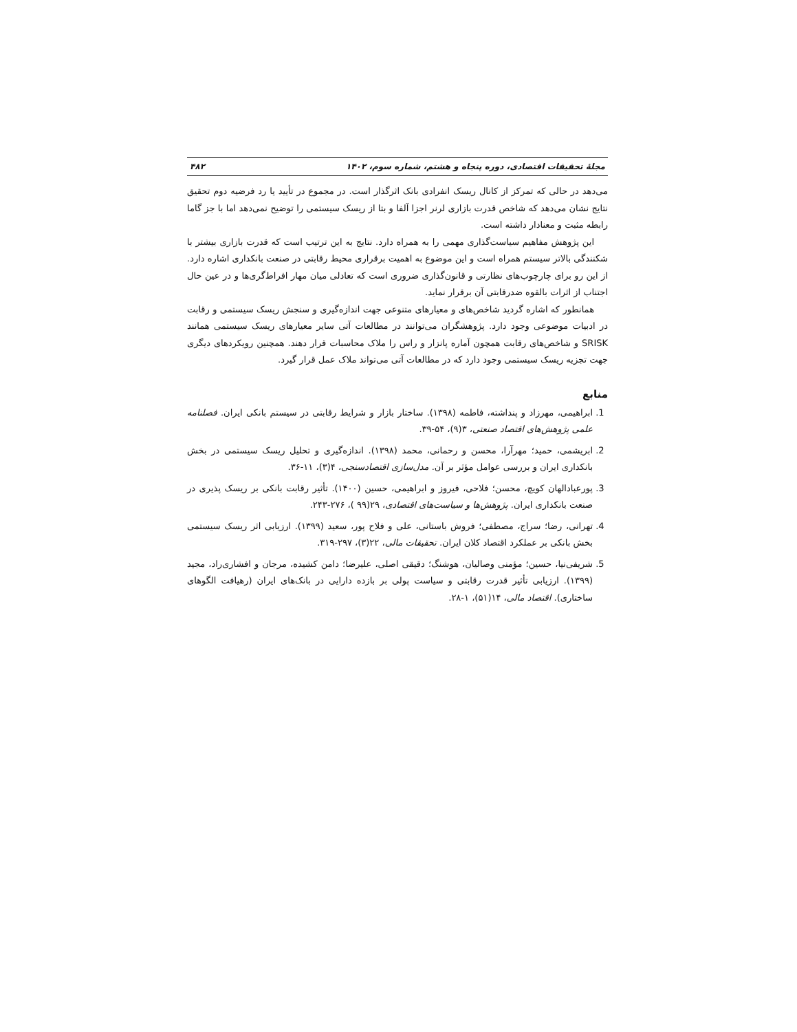مجلهٔ تحقیقات اقتصادی، دوره پنجاه و هشتم، شماره سوم، ۱۴۰۲ ۴۸۲
می‌دهد در حالی که تمرکز از کانال ریسک انفرادی بانک اثرگذار است. در مجموع در تأیید یا رد فرضیه دوم تحقیق نتایج نشان می‌دهد که شاخص قدرت بازاری لرنر اجزا آلفا و بتا از ریسک سیستمی را توضیح نمی‌دهد اما با جز گاما رابطه مثبت و معنادار داشته است.
این پژوهش مفاهیم سیاست‌گذاری مهمی را به همراه دارد. نتایج به این ترتیب است که قدرت بازاری بیشتر با شکنندگی بالاتر سیستم همراه است و این موضوع به اهمیت برقراری محیط رقابتی در صنعت بانکداری اشاره دارد. از این رو برای چارچوب‌های نظارتی و قانون‌گذاری ضروری است که تعادلی میان مهار افراط‌گری‌ها و در عین حال اجتناب از اثرات بالقوه ضدرقابتی آن برقرار نماید.
همانطور که اشاره گردید شاخص‌های و معیارهای متنوعی جهت اندازه‌گیری و سنجش ریسک سیستمی و رقابت در ادبیات موضوعی وجود دارد. پژوهشگران می‌توانند در مطالعات آتی سایر معیارهای ریسک سیستمی همانند SRISK و شاخص‌های رقابت همچون آماره پانزار و راس را ملاک محاسبات قرار دهند. همچنین رویکردهای دیگری جهت تجزیه ریسک سیستمی وجود دارد که در مطالعات آتی می‌تواند ملاک عمل قرار گیرد.
منابع
1. ابراهیمی، مهرزاد و پنداشته، فاطمه (۱۳۹۸). ساختار بازار و شرایط رقابتی در سیستم بانکی ایران. فصلنامه علمی پژوهش‌های اقتصاد صنعتی، ۳(۹)، ۵۴-۳۹.
2. ابریشمی، حمید؛ مهرآرا، محسن و رحمانی، محمد (۱۳۹۸). اندازه‌گیری و تحلیل ریسک سیستمی در بخش بانکداری ایران و بررسی عوامل مؤثر بر آن. مدل‌سازی اقتصادسنجی، ۴(۳)، ۱۱-۳۶.
3. پورعبادالهان کویچ، محسن؛ فلاحی، فیروز و ابراهیمی، حسین (۱۴۰۰). تأثیر رقابت بانکی بر ریسک پذیری در صنعت بانکداری ایران. پژوهش‌ها و سیاست‌های اقتصادی، ۲۹(۹۹ )، ۲۷۶-۲۴۳.
4. تهرانی، رضا؛ سراج، مصطفی؛ فروش باستانی، علی و فلاح پور، سعید (۱۳۹۹). ارزیابی اثر ریسک سیستمی بخش بانکی بر عملکرد اقتصاد کلان ایران. تحقیقات مالی، ۲۲(۳)، ۲۹۷-۳۱۹.
5. شریفی‌نیا، حسین؛ مؤمنی وصالیان، هوشنگ؛ دقیقی اصلی، علیرضا؛ دامن کشیده، مرجان و افشاری‌راد، مجید (۱۳۹۹). ارزیابی تأثیر قدرت رقابتی و سیاست پولی بر بازده دارایی در بانک‌های ایران (رهیافت الگوهای ساختاری). اقتصاد مالی، ۱۴(۵۱)، ۱-۲۸.